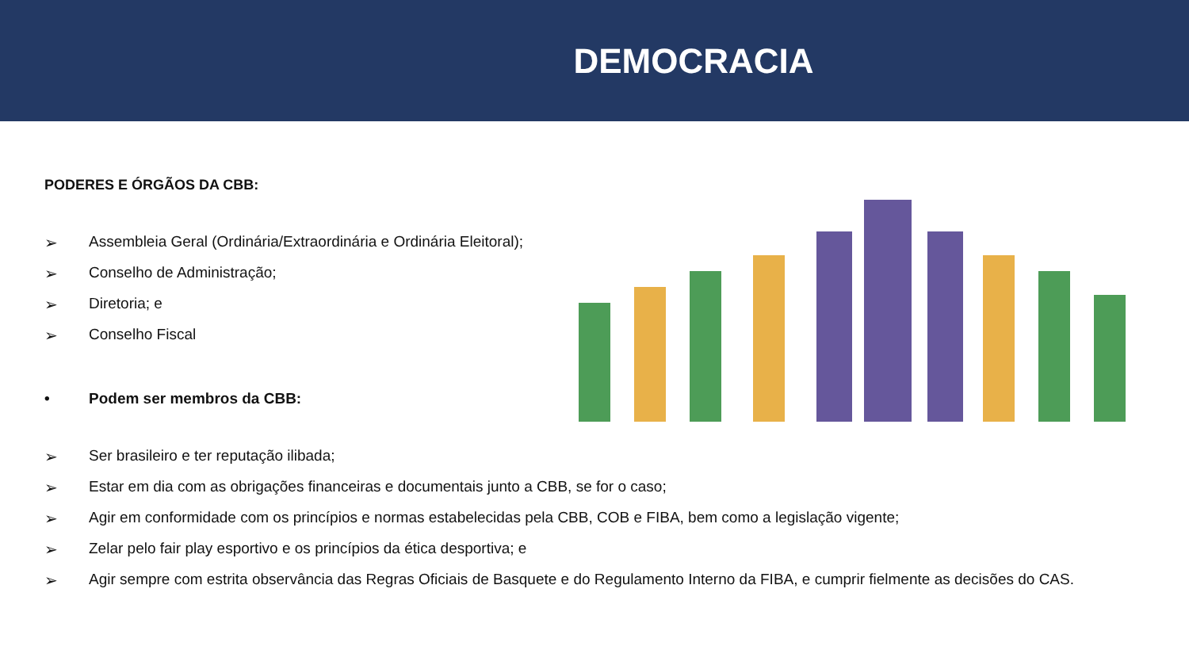DEMOCRACIA
PODERES E ÓRGÃOS DA CBB:
➢ Assembleia Geral (Ordinária/Extraordinária e Ordinária Eleitoral);
➢ Conselho de Administração;
➢ Diretoria; e
➢ Conselho Fiscal
• Podem ser membros da CBB:
➢ Ser brasileiro e ter reputação ilibada;
➢ Estar em dia com as obrigações financeiras e documentais junto a CBB, se for o caso;
➢ Agir em conformidade com os princípios e normas estabelecidas pela CBB, COB e FIBA, bem como a legislação vigente;
➢ Zelar pelo fair play esportivo e os princípios da ética desportiva; e
➢ Agir sempre com estrita observância das Regras Oficiais de Basquete e do Regulamento Interno da FIBA, e cumprir fielmente as decisões do CAS.